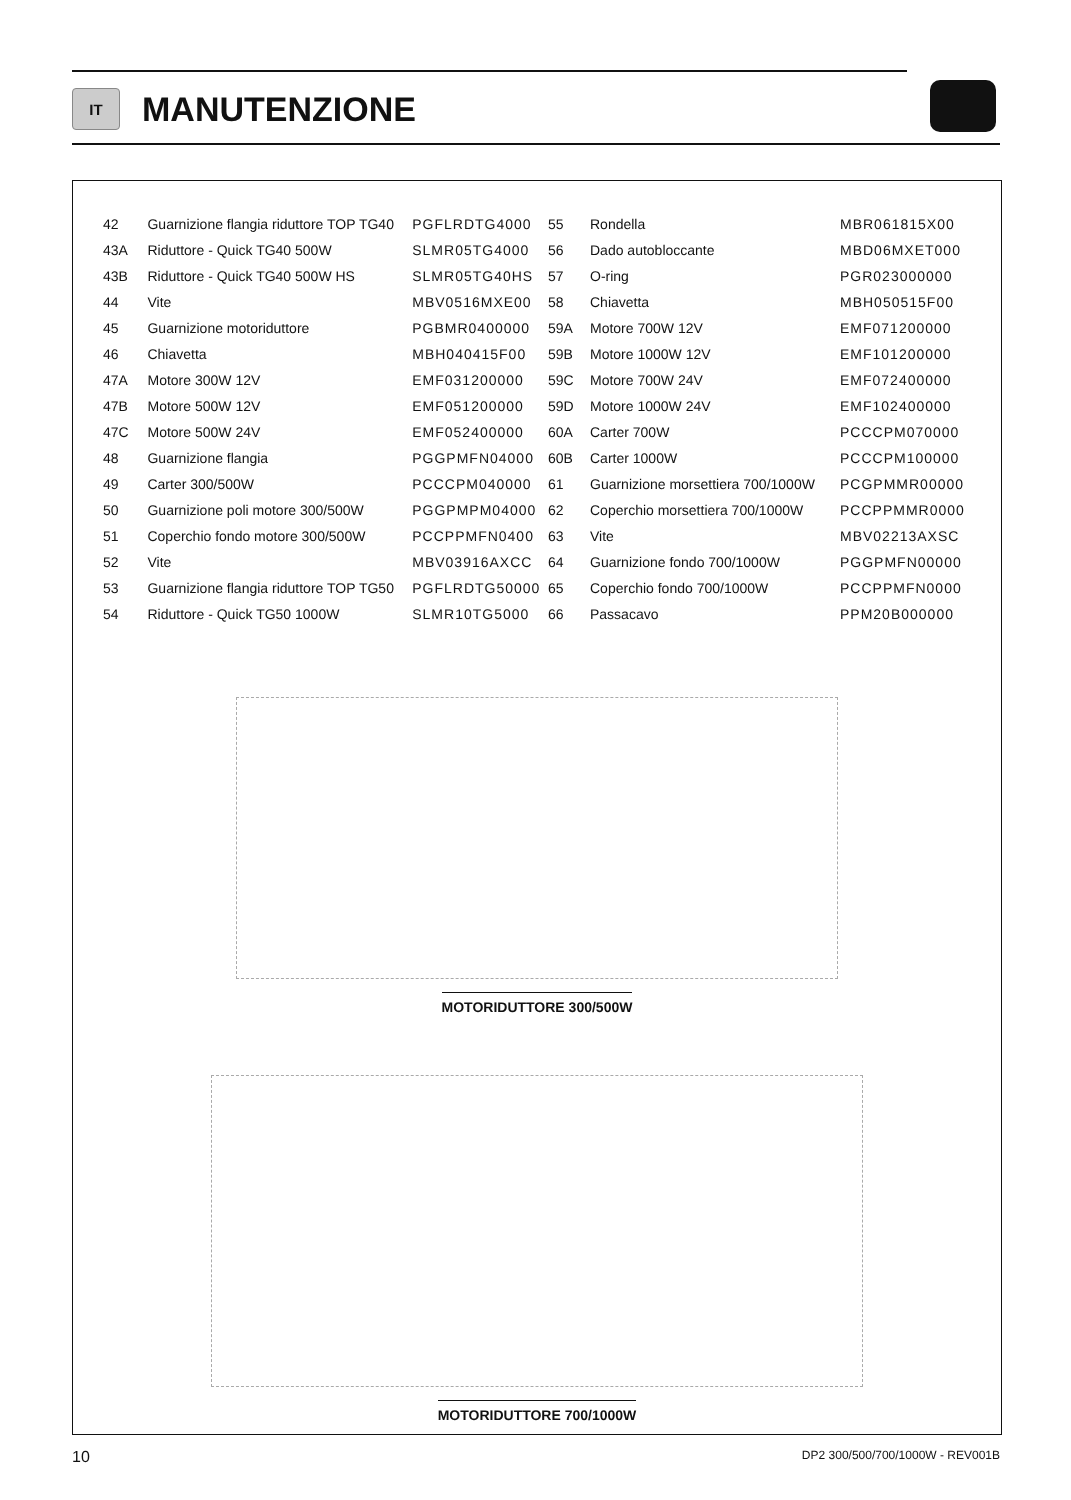IT
MANUTENZIONE
| 42 | Guarnizione flangia riduttore TOP TG40 | PGFLRDTG4000 |
| 43A | Riduttore - Quick TG40 500W | SLMR05TG4000 |
| 43B | Riduttore - Quick TG40 500W HS | SLMR05TG40HS |
| 44 | Vite | MBV0516MXE00 |
| 45 | Guarnizione motoriduttore | PGBMR0400000 |
| 46 | Chiavetta | MBH040415F00 |
| 47A | Motore 300W 12V | EMF031200000 |
| 47B | Motore 500W 12V | EMF051200000 |
| 47C | Motore 500W 24V | EMF052400000 |
| 48 | Guarnizione flangia | PGGPMFN04000 |
| 49 | Carter 300/500W | PCCCPM040000 |
| 50 | Guarnizione poli motore 300/500W | PGGPMPM04000 |
| 51 | Coperchio fondo motore 300/500W | PCCPPMFN0400 |
| 52 | Vite | MBV03916AXCC |
| 53 | Guarnizione flangia riduttore TOP TG50 | PGFLRDTG50000 |
| 54 | Riduttore - Quick TG50 1000W | SLMR10TG5000 |
| 55 | Rondella | MBR061815X00 |
| 56 | Dado autobloccante | MBD06MXET000 |
| 57 | O-ring | PGR023000000 |
| 58 | Chiavetta | MBH050515F00 |
| 59A | Motore 700W 12V | EMF071200000 |
| 59B | Motore 1000W 12V | EMF101200000 |
| 59C | Motore 700W 24V | EMF072400000 |
| 59D | Motore 1000W 24V | EMF102400000 |
| 60A | Carter 700W | PCCCPM070000 |
| 60B | Carter 1000W | PCCCPM100000 |
| 61 | Guarnizione morsettiera 700/1000W | PCGPMMR00000 |
| 62 | Coperchio morsettiera 700/1000W | PCCPPMMR0000 |
| 63 | Vite | MBV02213AXSC |
| 64 | Guarnizione fondo 700/1000W | PGGPMFN00000 |
| 65 | Coperchio fondo 700/1000W | PCCPPMFN0000 |
| 66 | Passacavo | PPM20B000000 |
MOTORIDUTTORE 300/500W
MOTORIDUTTORE 700/1000W
10 DP2 300/500/700/1000W - REV001B